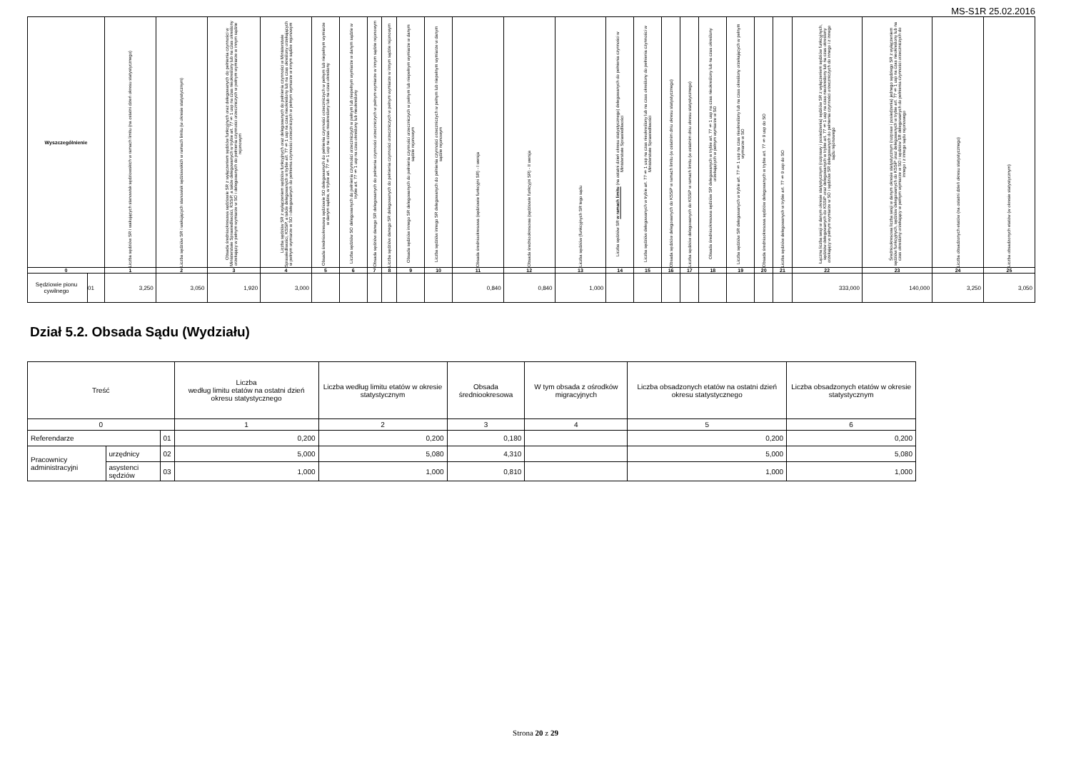MS-S1R 25.02.2016
| Wyszczególnienie | | Liczba sędziów SR i wakujących stanowisk sędziowskich w ramach limitu (na ostatni dzień okresu statystycznego) | Liczba sędziów SR i wakujących stanowisk sędziowskich w ramach limitu (w okresie statystycznym) | Obsada średniookresowa sędziowie SR z wyłączeniem sędziów funkcyjnych oraz delegowanych do pełnienia czynności w Ministerstwie Sprawiedliwości, KSSiP, a także delegowanych w trybie art. 77 § 1 usp na czas nieokreślony lub na czas określony orzekający w pełnym wymiarze w SO i delegowanych do pełnienia czynności orzeczniczych w pełnym wymiarze w innym sądzie rejonowym | Liczba sędziów SR z wyłączeniem sędziów funkcyjnych oraz delegowanych do pełnienia czynności w Ministerstwie Sprawiedliwości, KSSiP, a także delegowanych w trybie art. 77 § 1 usp na czas nieokreślony lub na czas określony orzekających w pełnym wymiarze w SO i delegowanych do pełnienia czynności orzeczniczych w pełnym wymiarze w innym sądzie rejonowym | Obsada średniookresowa sędziowie SO delegowanych do pełnienia czynności orzeczniczych w pełnym lub niepełnym wymiarze w danym sądzie, w trybie art. 77 § 1 usp na czas nieokreślony lub na czas określony | Liczba sędziów SO delegowanych do pełnienia czynności orzeczniczych w pełnym lub niepełnym wymiarze w danym sądzie w trybie art. 77 § 1 usp na czas określony lub nieokreślony | Obsada sędziów danego SR delegowanych do pełnienia czynności orzeczniczych w pełnym wymiarze w innym sądzie rejonowym | Liczba sędziów danego SR delegowanych do pełnienia czynności orzeczniczych w pełnym wymiarze w innym sądzie rejonowym | Obsada sędziów innego SR delegowanych do pełnienia czynności orzeczniczych w pełnym lub niepełnym wymiarze w danym sądzie rejonowym | Liczba sędziów innego SR delegowanych do pełnienia czynności orzeczniczych w pełnym lub niepełnym wymiarze w danym sądzie rejonowym | Obsada średniookresowa (sędziowie funkcyjni SR) - I wersja | Obsada średniookresowa (sędziowie funkcyjni SR) - II wersja | Liczba sędziów (funkcyjnych SR tego sądu | Liczba sędziów SR w ramach limitu (na ostatni dzień okresu statystycznego) delegowanych do pełnienia czynności w Ministerstwie Sprawiedliwości | Liczba sędziów delegowanych w trybie art. 77 § 1 usp na czas nieokreślony lub na czas określony do pełnienia czynności w Ministerstwie Sprawiedliwości | Obsada sędziów delegowanych do KSSiP w ramach limitu (w ostatnim dniu okresu statystycznego) | Liczba sędziów delegowanych do KSSiP w ramach limitu (w ostatnim dniu okresu statystycznego) | Obsada średniookresowa sędziów SR delegowanych w trybie art. 77 § 1 usp na czas nieokreślony lub na czas określony orzekających w pełnym wymiarze w SO | Liczba sędziów SR delegowanych w trybie art. 77 § 1 usp na czas nieokreślony lub na czas określony orzekających w pełnym wymiarze w SO | Obsada średniookresowa sędziów delegowanych w trybie art. 77 § 9 usp do SO | Liczba sędziów delegowanych w trybie art. 77 § 9 usp do SO | Łączna liczba sesji w danym okresie statystycznym (rozprawy i posiedzenia) sędziów SR z wyłączeniem sędziów funkcyjnych, sędziów delegowanych do KSSiP oraz delegowanych w trybie art. 77 § 1 usp na czas nieokreślony lub na czas określony orzekający w pełnym wymiarze w SO i sędziów SR delegowanych do pełnienia czynności orzeczniczych do innego i z innego sądu rejonowego | Średniookresowa liczba sesji w danym okresie statystycznym (rozpraw i posiedzenia) jednego sędziego SR z wyłączeniem sędziów funkcyjnych, sędziów delegowanych do KSSiP oraz delegowanych w trybie art. 77 § 1 usp na czas nieokreślony lub na czas określony orzekający w pełnym wymiarze w SO i sędziów SR delegowanych do pełnienia czynności orzeczniczych do innego i z innego sądu rejonowego | Liczba obsadzonych etatów (na ostatni dzień okresu statystycznego) | Liczba obsadzonych etatów (w okresie statystycznym) |
| --- | --- | --- | --- | --- | --- | --- | --- | --- | --- | --- | --- | --- | --- | --- | --- | --- | --- | --- | --- | --- | --- | --- | --- | --- | --- | --- |
| 0 | | 1 | 2 | 3 | 4 | 5 | 6 | 7 | 8 | 9 | 10 | 11 | 12 | 13 | 14 | 15 | 16 | 17 | 18 | 19 | 20 | 21 | 22 | 23 | 24 | 25 |
| Sędziowie pionu cywilnego | 01 | 3,250 | 3,050 | 1,920 | 3,000 | | | | | | | 0,840 | 0,840 | 1,000 | | | | | | | | | 333,000 | 140,000 | 3,250 | 3,050 |
Dział 5.2. Obsada Sądu (Wydziału)
| Treść | | | Liczba według limitu etatów na ostatni dzień okresu statystycznego | Liczba według limitu etatów w okresie statystycznym | Obsada średniookresowa | W tym obsada z ośrodków migracyjnych | Liczba obsadzonych etatów na ostatni dzień okresu statystycznego | Liczba obsadzonych etatów w okresie statystycznym |
| --- | --- | --- | --- | --- | --- | --- | --- | --- |
| 0 | | | 1 | 2 | 3 | 4 | 5 | 6 |
| Referendarze | | 01 | 0,200 | 0,200 | 0,180 | | 0,200 | 0,200 |
| Pracownicy administracyjni | urzędnicy | 02 | 5,000 | 5,080 | 4,310 | | 5,000 | 5,080 |
| | asystenci sędziów | 03 | 1,000 | 1,000 | 0,810 | | 1,000 | 1,000 |
Strona 20 z 29